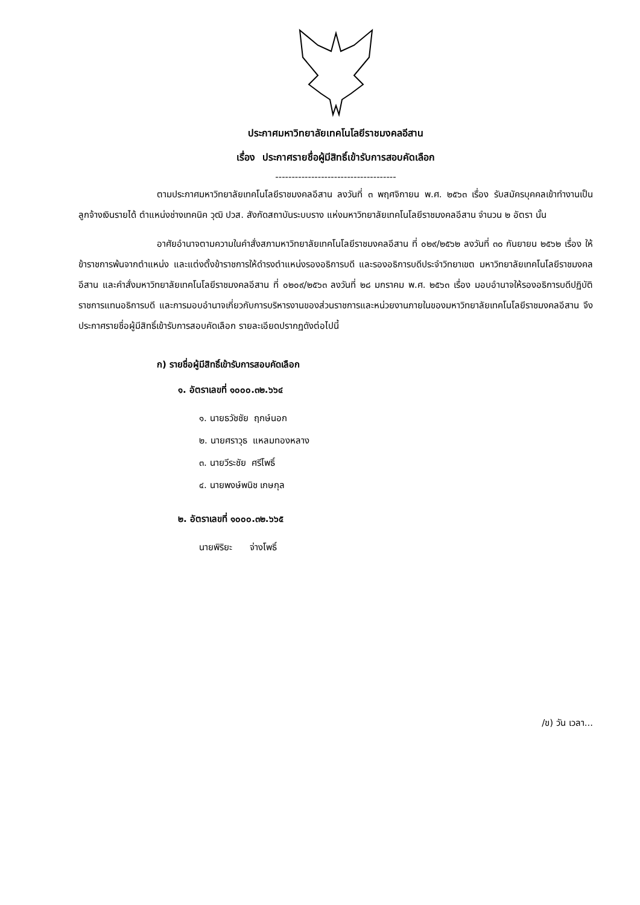ประกาศมหาวิทยาลัยเทคโนโลยีราชมงคลอีสาน
เรื่อง ประกาศรายชื่อผู้มีสิทธิ์เข้ารับการสอบคัดเลือก
-------------------------------------
ตามประกาศมหาวิทยาลัยเทคโนโลยีราชมงคลอีสาน ลงวันที่ ๓ พฤศจิกายน พ.ศ. ๒๕๖๓ เรื่อง รับสมัครบุคคลเข้าทำงานเป็นลูกจ้างเงินรายได้ ตำแหน่งช่างเทคนิค วุฒิ ปวส. สังกัดสถาบันระบบราง แห่งมหาวิทยาลัยเทคโนโลยีราชมงคลอีสาน จำนวน ๒ อัตรา นั้น
อาศัยอำนาจตามความในคำสั่งสภามหาวิทยาลัยเทคโนโลยีราชมงคลอีสาน ที่ ๐๒๙/๒๕๖๒ ลงวันที่ ๓๐ กันยายน ๒๕๖๒ เรื่อง ให้ข้าราชการพ้นจากตำแหน่ง และแต่งตั้งข้าราชการให้ดำรงตำแหน่งรองอธิการบดี และรองอธิการบดีประจำวิทยาเขต มหาวิทยาลัยเทคโนโลยีราชมงคลอีสาน และคำสั่งมหาวิทยาลัยเทคโนโลยีราชมงคลอีสาน ที่ ๐๒๐๙/๒๕๖๓ ลงวันที่ ๒๘ มกราคม พ.ศ. ๒๕๖๓ เรื่อง มอบอำนาจให้รองอธิการบดีปฏิบัติราชการแทนอธิการบดี และการมอบอำนาจเกี่ยวกับการบริหารงานของส่วนราชการและหน่วยงานภายในของมหาวิทยาลัยเทคโนโลยีราชมงคลอีสาน จึงประกาศรายชื่อผู้มีสิทธิ์เข้ารับการสอบคัดเลือก รายละเอียดปรากฏดังต่อไปนี้
ก) รายชื่อผู้มีสิทธิ์เข้ารับการสอบคัดเลือก
๑. อัตราเลขที่ ๑๐๐๐.๓๒.๖๖๔
๑. นายธวัชชัย ฤกษ์นอก
๒. นายศราวุธ แหลมทองหลาง
๓. นายวีระชัย ศรีโพธิ์
๔. นายพงษ์พนิช เกษกุล
๒. อัตราเลขที่ ๑๐๐๐.๓๒.๖๖๕
นายพิริยะ จ่างโพธิ์
/ข) วัน เวลา...